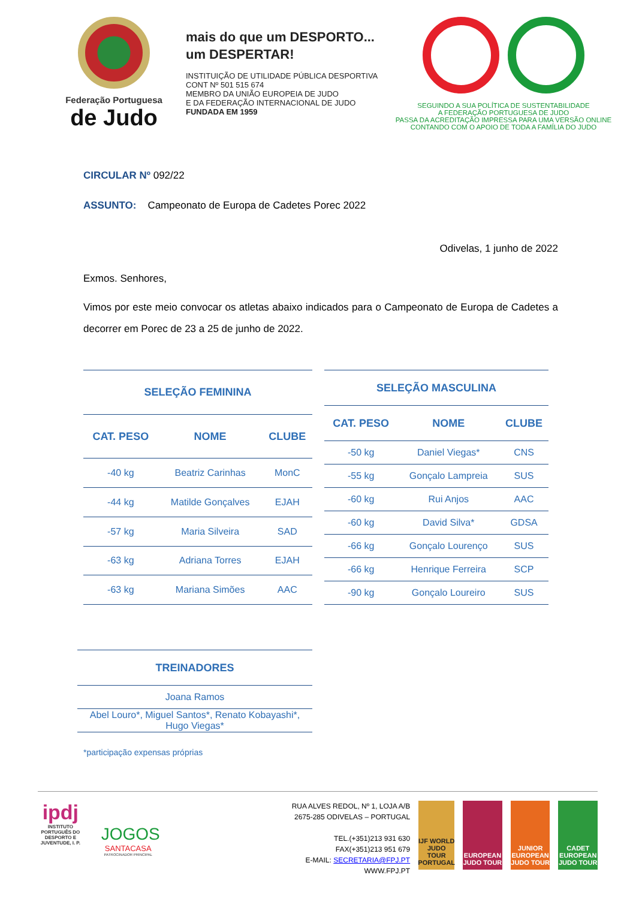Federação Portuguesa
de Judo
mais do que um DESPORTO...
um DESPERTAR!
INSTITUIÇÃO DE UTILIDADE PÚBLICA DESPORTIVA
CONT Nº 501 515 674
MEMBRO DA UNIÃO EUROPEIA DE JUDO
E DA FEDERAÇÃO INTERNACIONAL DE JUDO
FUNDADA EM 1959
SEGUINDO A SUA POLÍTICA DE SUSTENTABILIDADE
A FEDERAÇÃO PORTUGUESA DE JUDO
PASSA DA ACREDITAÇÃO IMPRESSA PARA UMA VERSÃO ONLINE
CONTANDO COM O APOIO DE TODA A FAMÍLIA DO JUDO
CIRCULAR Nº 092/22
ASSUNTO: Campeonato de Europa de Cadetes Porec 2022
Odivelas, 1 junho de 2022
Exmos. Senhores,
Vimos por este meio convocar os atletas abaixo indicados para o Campeonato de Europa de Cadetes a decorrer em Porec de 23 a 25 de junho de 2022.
| SELEÇÃO FEMININA | | |
| --- | --- | --- |
| CAT. PESO | NOME | CLUBE |
| -40 kg | Beatriz Carinhas | MonC |
| -44 kg | Matilde Gonçalves | EJAH |
| -57 kg | Maria Silveira | SAD |
| -63 kg | Adriana Torres | EJAH |
| -63 kg | Mariana Simões | AAC |
| SELEÇÃO MASCULINA | | |
| --- | --- | --- |
| CAT. PESO | NOME | CLUBE |
| -50 kg | Daniel Viegas* | CNS |
| -55 kg | Gonçalo Lampreia | SUS |
| -60 kg | Rui Anjos | AAC |
| -60 kg | David Silva* | GDSA |
| -66 kg | Gonçalo Lourenço | SUS |
| -66 kg | Henrique Ferreira | SCP |
| -90 kg | Gonçalo Loureiro | SUS |
| TREINADORES |
| --- |
| Joana Ramos |
| Abel Louro*, Miguel Santos*, Renato Kobayashi*, Hugo Viegas* |
*participação expensas próprias
ipdj
INSTITUTO PORTUGUÊS DO DESPORTO E JUVENTUDE, I. P.
JOGOS
SANTACASA
PATROCINADOR PRINCIPAL
RUA ALVES REDOL, Nº 1, LOJA A/B
2675-285 ODIVELAS – PORTUGAL
TEL.(+351)213 931 630
FAX(+351)213 951 679
E-MAIL: SECRETARIA@FPJ.PT
WWW.FPJ.PT
IJF WORLD JUDO TOUR PORTUGAL
EUROPEAN JUDO TOUR
JUNIOR EUROPEAN JUDO TOUR
CADET EUROPEAN JUDO TOUR